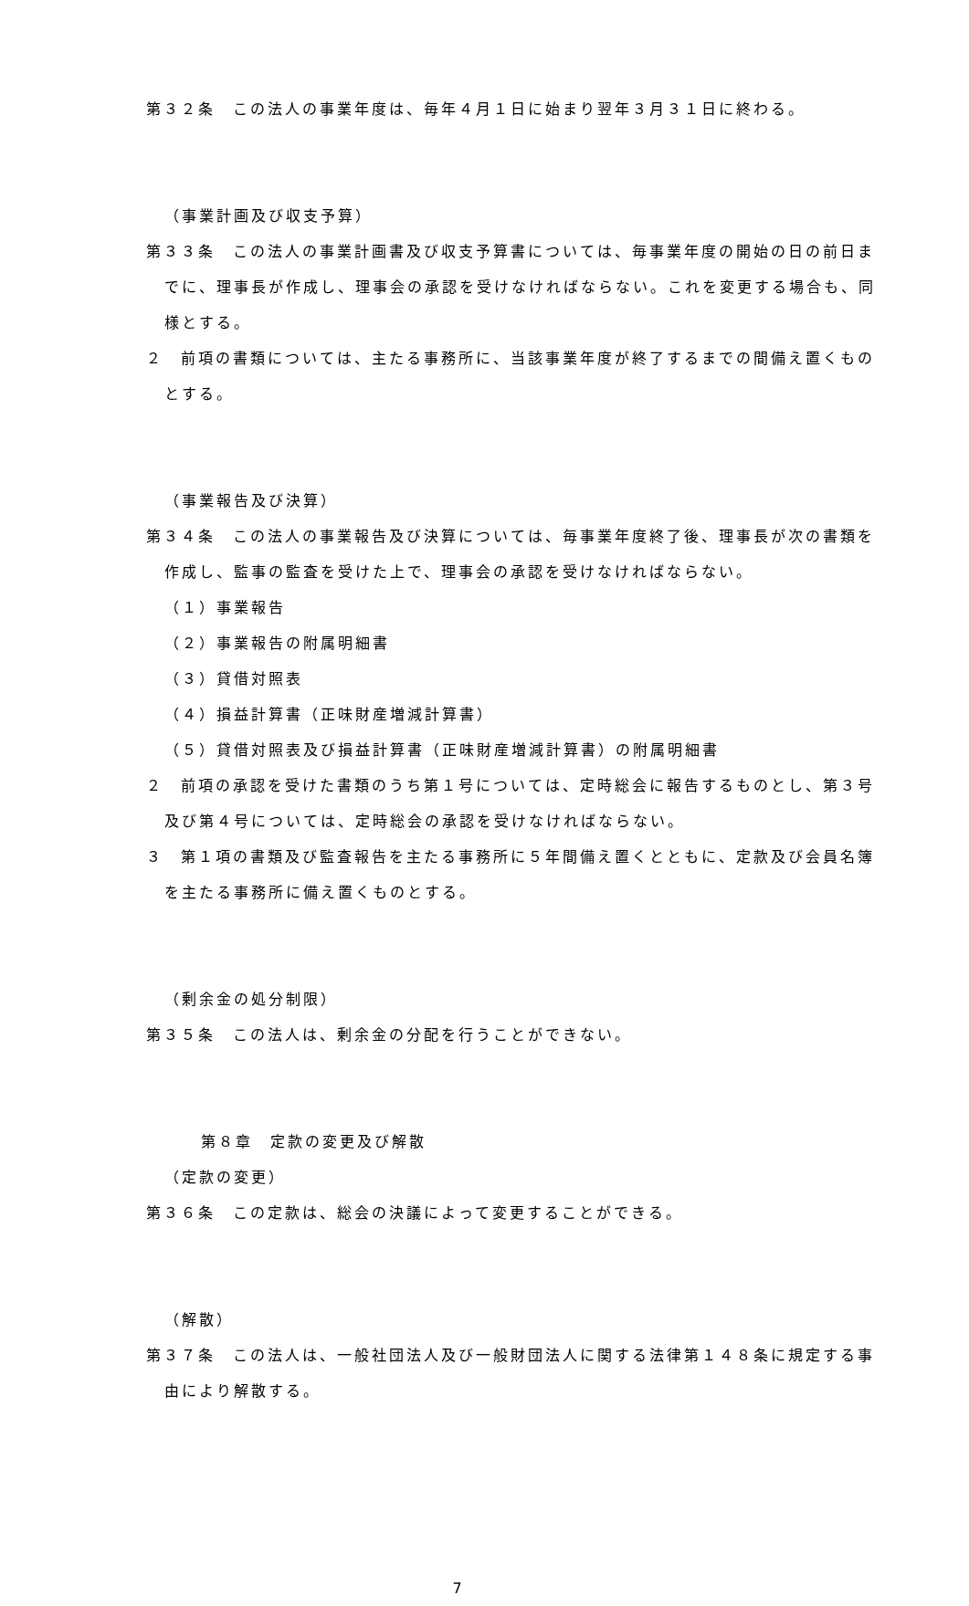第３２条　この法人の事業年度は、毎年４月１日に始まり翌年３月３１日に終わる。
（事業計画及び収支予算）
第３３条　この法人の事業計画書及び収支予算書については、毎事業年度の開始の日の前日までに、理事長が作成し、理事会の承認を受けなければならない。これを変更する場合も、同様とする。
２　前項の書類については、主たる事務所に、当該事業年度が終了するまでの間備え置くものとする。
（事業報告及び決算）
第３４条　この法人の事業報告及び決算については、毎事業年度終了後、理事長が次の書類を作成し、監事の監査を受けた上で、理事会の承認を受けなければならない。
（１）事業報告
（２）事業報告の附属明細書
（３）貸借対照表
（４）損益計算書（正味財産増減計算書）
（５）貸借対照表及び損益計算書（正味財産増減計算書）の附属明細書
２　前項の承認を受けた書類のうち第１号については、定時総会に報告するものとし、第３号及び第４号については、定時総会の承認を受けなければならない。
３　第１項の書類及び監査報告を主たる事務所に５年間備え置くとともに、定款及び会員名簿を主たる事務所に備え置くものとする。
（剰余金の処分制限）
第３５条　この法人は、剰余金の分配を行うことができない。
第８章　定款の変更及び解散
（定款の変更）
第３６条　この定款は、総会の決議によって変更することができる。
（解散）
第３７条　この法人は、一般社団法人及び一般財団法人に関する法律第１４８条に規定する事由により解散する。
7